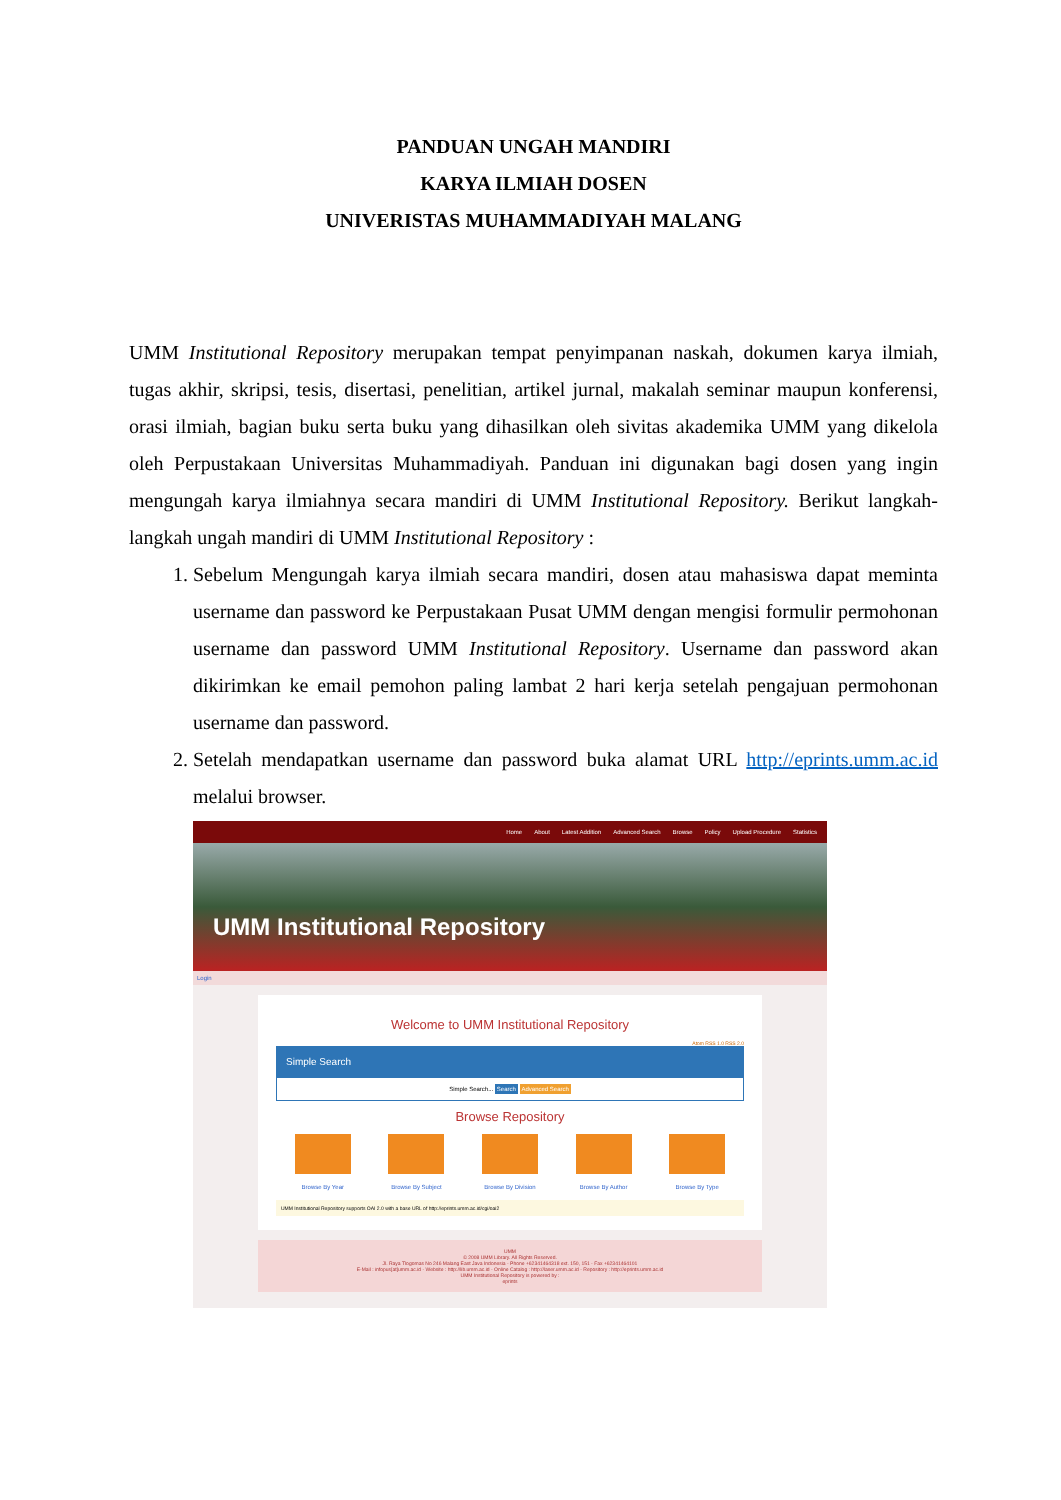PANDUAN UNGAH MANDIRI
KARYA ILMIAH DOSEN
UNIVERISTAS MUHAMMADIYAH MALANG
UMM Institutional Repository merupakan tempat penyimpanan naskah, dokumen karya ilmiah, tugas akhir, skripsi, tesis, disertasi, penelitian, artikel jurnal, makalah seminar maupun konferensi, orasi ilmiah, bagian buku serta buku yang dihasilkan oleh sivitas akademika UMM yang dikelola oleh Perpustakaan Universitas Muhammadiyah. Panduan ini digunakan bagi dosen yang ingin mengungah karya ilmiahnya secara mandiri di UMM Institutional Repository. Berikut langkah-langkah ungah mandiri di UMM Institutional Repository :
1. Sebelum Mengungah karya ilmiah secara mandiri, dosen atau mahasiswa dapat meminta username dan password ke Perpustakaan Pusat UMM dengan mengisi formulir permohonan username dan password UMM Institutional Repository. Username dan password akan dikirimkan ke email pemohon paling lambat 2 hari kerja setelah pengajuan permohonan username dan password.
2. Setelah mendapatkan username dan password buka alamat URL http://eprints.umm.ac.id melalui browser.
Home About Latest Addition Advanced Search Browse Policy Upload Procedure Statistics
UMM Institutional Repository
Login
Welcome to UMM Institutional Repository
Atom RSS 1.0 RSS 2.0
Simple Search
Simple Search... Search Advanced Search
Browse Repository
Browse By Year Browse By Subject Browse By Division Browse By Author Browse By Type
UMM Institutional Repository supports OAI 2.0 with a base URL of http://eprints.umm.ac.id/cgi/oai2
UMM
© 2008 UMM Library. All Rights Reserved.
Jl. Raya Tlogomas No 246 Malang East Java Indonesia - Phone +62341464318 ext. 150, 151 - Fax +62341464101
E-Mail : infopus[at]umm.ac.id - Website : http://lib.umm.ac.id - Online Catalog : http://laser.umm.ac.id - Repository : http://eprints.umm.ac.id
UMM Institutional Repository is powered by :
eprints